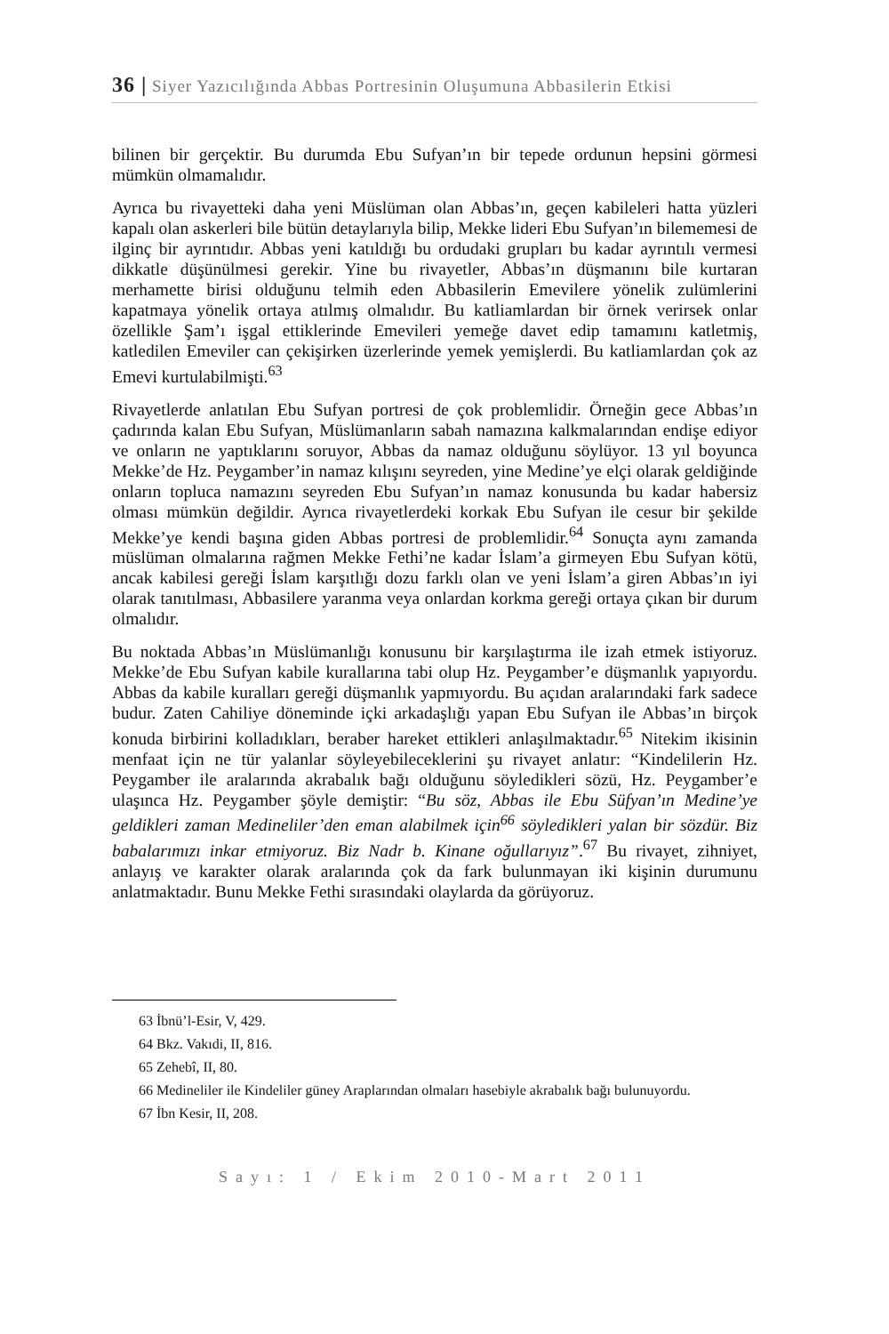36 | Siyer Yazıcılığında Abbas Portresinin Oluşumuna Abbasilerin Etkisi
bilinen bir gerçektir. Bu durumda Ebu Sufyan’ın bir tepede ordunun hepsini görmesi mümkün olmamalıdır.
Ayrıca bu rivayetteki daha yeni Müslüman olan Abbas’ın, geçen kabileleri hatta yüzleri kapalı olan askerleri bile bütün detaylarıyla bilip, Mekke lideri Ebu Sufyan’ın bilememesi de ilginç bir ayrıntıdır. Abbas yeni katıldığı bu ordudaki grupları bu kadar ayrıntılı vermesi dikkatle düşünülmesi gerekir. Yine bu rivayetler, Abbas’ın düşmanını bile kurtaran merhamette birisi olduğunu telmih eden Abbasilerin Emevilere yönelik zulümlerini kapatmaya yönelik ortaya atılmış olmalıdır. Bu katliamlardan bir örnek verirsek onlar özellikle Şam’ı işgal ettiklerinde Emevileri yemeğe davet edip tamamını katletmiş, katledilen Emeviler can çekişirken üzerlerinde yemek yemişlerdi. Bu katliamlardan çok az Emevi kurtulabilmişti.<sup>63</sup>
Rivayetlerde anlatılan Ebu Sufyan portresi de çok problemlidir. Örneğin gece Abbas’ın çadırında kalan Ebu Sufyan, Müslümanların sabah namazına kalkmalarından endişe ediyor ve onların ne yaptıklarını soruyor, Abbas da namaz olduğunu söylüyor. 13 yıl boyunca Mekke’de Hz. Peygamber’in namaz kılışını seyreden, yine Medine’ye elçi olarak geldiğinde onların topluca namazını seyreden Ebu Sufyan’ın namaz konusunda bu kadar habersiz olması mümkün değildir. Ayrıca rivayetlerdeki korkak Ebu Sufyan ile cesur bir şekilde Mekke’ye kendi başına giden Abbas portresi de problemlidir.<sup>64</sup> Sonuçta aynı zamanda müslüman olmalarına rağmen Mekke Fethi’ne kadar İslam’a girmeyen Ebu Sufyan kötü, ancak kabilesi gereği İslam karşıtlığı dozu farklı olan ve yeni İslam’a giren Abbas’ın iyi olarak tanıtılması, Abbasilere yaranma veya onlardan korkma gereği ortaya çıkan bir durum olmalıdır.
Bu noktada Abbas’ın Müslümanlığı konusunu bir karşılaştırma ile izah etmek istiyoruz. Mekke’de Ebu Sufyan kabile kurallarına tabi olup Hz. Peygamber’e düşmanlık yapıyordu. Abbas da kabile kuralları gereği düşmanlık yapmıyordu. Bu açıdan aralarındaki fark sadece budur. Zaten Cahiliye döneminde içki arkadaşlığı yapan Ebu Sufyan ile Abbas’ın birçok konuda birbirini kolladıkları, beraber hareket ettikleri anlaşılmaktadır.<sup>65</sup> Nitekim ikisinin menfaat için ne tür yalanlar söyleyebileceklerini şu rivayet anlatır: “Kindelilerin Hz. Peygamber ile aralarında akrabalık bağı olduğunu söyledikleri sözü, Hz. Peygamber’e ulaşınca Hz. Peygamber şöyle demiştir: “Bu söz, Abbas ile Ebu Süfyan’ın Medine’ye geldikleri zaman Medineliler’den eman alabilmek için<sup>66</sup> söyledikleri yalan bir sözdür. Biz babalarımızı inkar etmiyoruz. Biz Nadr b. Kinane oğullarıyız”.<sup>67</sup> Bu rivayet, zihniyet, anlayış ve karakter olarak aralarında çok da fark bulunmayan iki kişinin durumunu anlatmaktadır. Bunu Mekke Fethi sırasındaki olaylarda da görüyoruz.
63 İbnü’l-Esir, V, 429.
64 Bkz. Vakıdi, II, 816.
65 Zehebî, II, 80.
66 Medineliler ile Kindeliler güney Araplarından olmaları hasebiyle akrabalık bağı bulunuyordu.
67 İbn Kesir, II, 208.
Sayı: 1 / Ekim 2010-Mart 2011